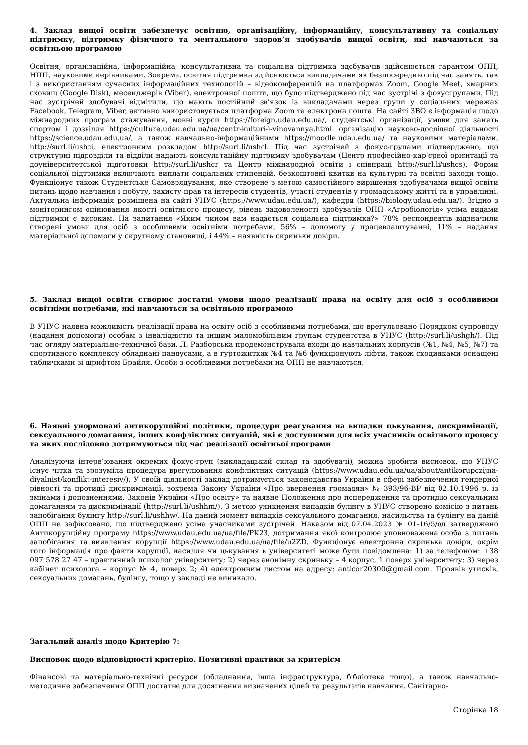4. Заклад вищої освіти забезпечує освітню, організаційну, інформаційну, консультативну та соціальну підтримку, підтримку фізичного та ментального здоров’я здобувачів вищої освіти, які навчаються за освітньою програмою
Освітня, організаційна, інформаційна, консультативна та соціальна підтримка здобувачів здійснюється гарантом ОПП, НПП, науковими керівниками. Зокрема, освітня підтримка здійснюється викладачами як безпосередньо під час занять, так і з використанням сучасних інформаційних технологій – відеоконференцій на платформах Zoom, Google Meet, хмарних сховищ (Google Disk), месенджерів (Viber), електронної пошти, що було підтверджено під час зустрічі з фокусгрупами. Під час зустрічей здобувачі відмітили, що мають постійний зв’язок із викладачами через групи у соціальних мережах Facebook, Telegram, Viber, активно використовується платформа Zoom та електрона пошта. На сайті ЗВО є інформація щодо міжнародних програм стажування, мовні курси https://foreign.udau.edu.ua/, студентські організації, умови для занять спортом і дозвілля https://culture.udau.edu.ua/ua/centr-kulturi-i-vihovannya.html. організацію науково-дослідної діяльності https://science.udau.edu.ua/, а також навчально-інформаційними https://moodle.udau.edu.ua/ та науковими матеріалами, http://surl.li/ushci, електронним розкладом http://surl.li/ushcl. Під час зустрічей з фокус-групами підтверджено, що структурні підрозділи та відділи надають консультаційну підтримку здобувачам (Центр професійно-кар'єрної орієнтації та доуніверситетської підготовки http://surl.li/ushcr та Центр міжнародної освіти і співпраці http://surl.li/ushcs). Форми соціальної підтримки включають виплати соціальних стипендій, безкоштовні квитки на культурні та освітні заходи тощо. Функціонує також Студентське Самоврядування, яке створене з метою самостійного вирішення здобувачами вищої освіти питань щодо навчання і побуту, захисту прав та інтересів студентів, участі студентів у громадському житті та в управлінні. Актуальна інформація розміщена на сайті УНУС (https://www.udau.edu.ua/), кафедри (https://biology.udau.edu.ua/). Згідно з моніторингом оцінювання якості освітнього процесу, рівень задоволеності здобувачів ОПП «Агробіологія» усіма видами підтримки є високим. На запитання «Яким чином вам надається соціальна підтримка?» 78% респондентів відзначили створені умови для осіб з особливими освітніми потребами, 56% – допомогу у працевлаштуванні, 11% – надання матеріальної допомоги у скрутному становищі, і 44% – наявність скриньки довіри.
5. Заклад вищої освіти створює достатні умови щодо реалізації права на освіту для осіб з особливими освітніми потребами, які навчаються за освітньою програмою
В УНУС наявна можливість реалізації права на освіту осіб з особливими потребами, що врегульовано Порядком супроводу (надання допомоги) особам з інвалідністю та іншим маломобільним групам студентства в УНУС (http://surl.li/ushgh/). Під час огляду матеріально-технічної бази, Л. Разборська продемонструвала входи до навчальних корпусів (№1, №4, №5, №7) та спортивного комплексу обладнані пандусами, а в гуртожитках №4 та №6 функціонують ліфти, також сходинками оснащені табличками зі шрифтом Брайля. Особи з особливими потребами на ОПП не навчаються.
6. Наявні унормовані антикорупційні політики, процедури реагування на випадки цькування, дискримінації, сексуального домагання, інших конфліктних ситуацій, які є доступними для всіх учасників освітнього процесу та яких послідовно дотримуються під час реалізації освітньої програми
Аналізуючи інтерв’ювання окремих фокус-груп (викладацький склад та здобувачі), можна зробити висновок, що УНУС існує чітка та зрозуміла процедура врегулювання конфліктних ситуацій (https://www.udau.edu.ua/ua/about/antikorupczijna-diyalnist/konflikt-interesiv/). У своїй діяльності заклад дотримується законодавства України в сфері забезпечення гендерної рівності та протидії дискримінації, зокрема Закону України «Про звернення громадян» № 393/96-ВР від 02.10.1996 р. із змінами і доповненнями, Законів України «Про освіту» та наявне Положення про попередження та протидію сексуальним домаганням та дискримінації (http://surl.li/ushhm/). З метою уникнення випадків булінгу в УНУС створено комісію з питань запобігання булінгу http://surl.li/ushhw/. На даний момент випадків сексуального домагання, насильства та булінгу на даній ОПП не зафіксовано, що підтверджено усіма учасниками зустрічей. Наказом від 07.04.2023 № 01-16/5/од затверджено Антикорупційну програму https://www.udau.edu.ua/ua/file/PK23, дотримання якої контролює уповноважена особа з питань запобігання та виявлення корупції https://www.udau.edu.ua/ua/file/u2ZD. Функціонує електронна скринька довіри, окрім того інформація про факти корупції, насилля чи цькування в університеті може бути повідомлена: 1) за телефоном: +38 097 578 27 47 – практичний психолог університету; 2) через анонімну скриньку – 4 корпус, 1 поверх університету; 3) через кабінет психолога – корпус № 4, поверх 2; 4) електронним листом на адресу: anticor20300@gmail.com. Проявів утисків, сексуальних домагань, булінгу, тощо у закладі не виникало.
Загальний аналіз щодо Критерію 7:
Висновок щодо відповідності критерію. Позитивні практики за критерієм
Фінансові та матеріально-технічні ресурси (обладнання, інша інфраструктура, бібліотека тощо), а також навчально-методичне забезпечення ОПП достатнє для досягнення визначених цілей та результатів навчання. Санітарно-
Сторінка 18